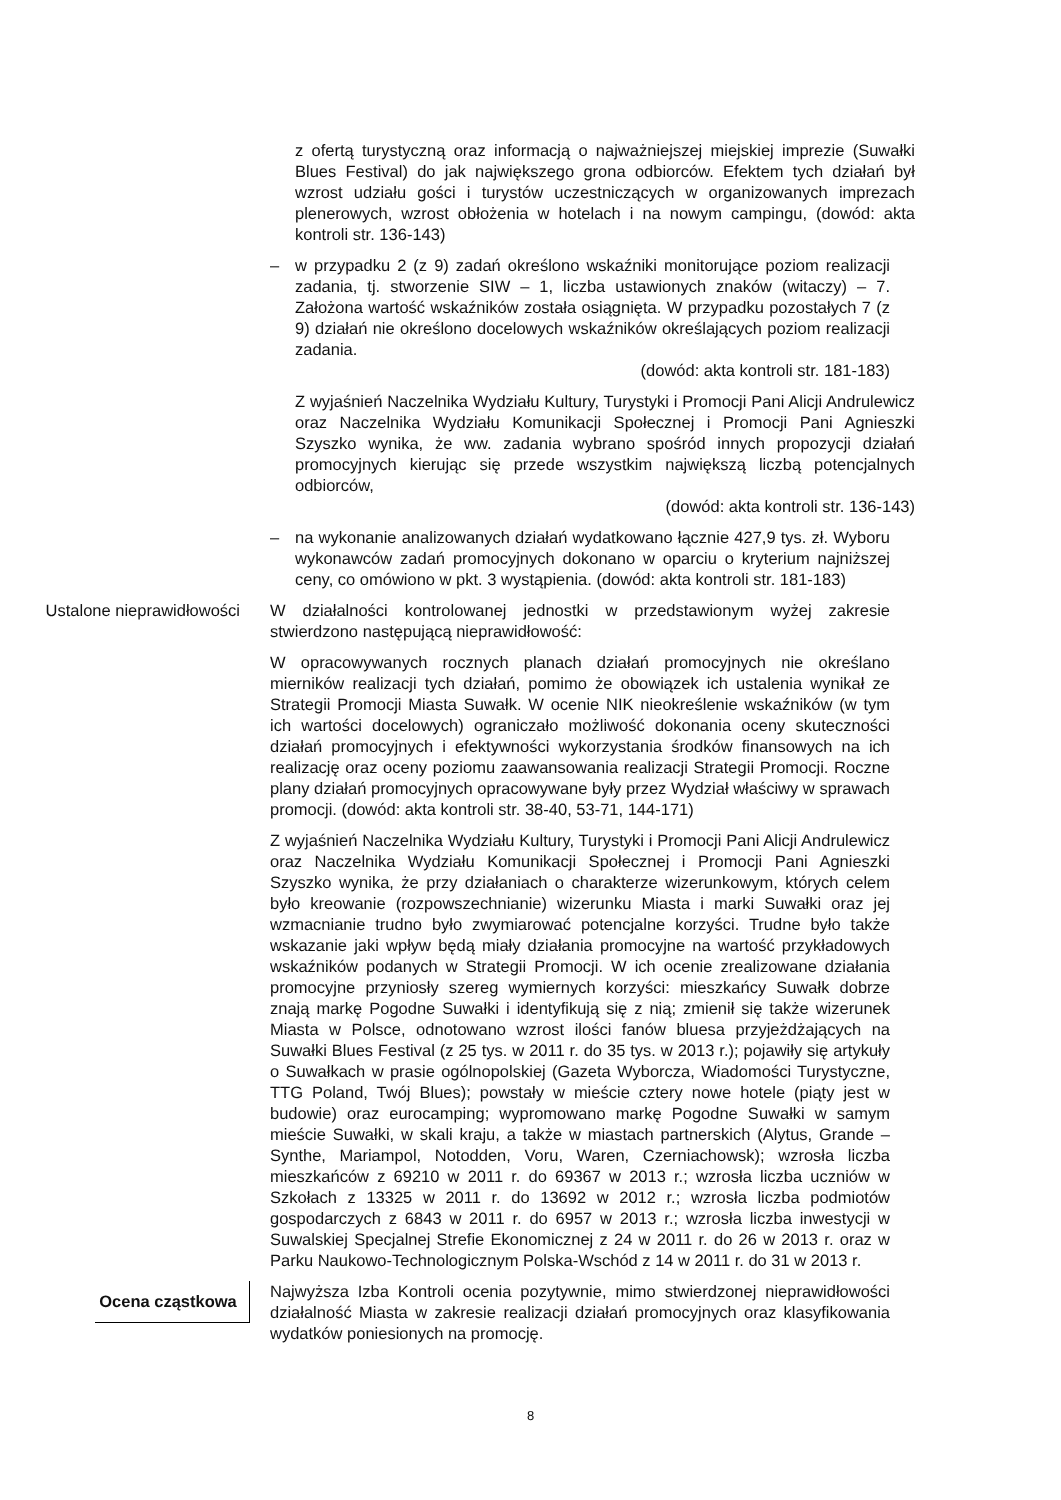z ofertą turystyczną oraz informacją o najważniejszej miejskiej imprezie (Suwałki Blues Festival) do jak największego grona odbiorców. Efektem tych działań był wzrost udziału gości i turystów uczestniczących w organizowanych imprezach plenerowych, wzrost obłożenia w hotelach i na nowym campingu, (dowód: akta kontroli str. 136-143)
– w przypadku 2 (z 9) zadań określono wskaźniki monitorujące poziom realizacji zadania, tj. stworzenie SIW – 1, liczba ustawionych znaków (witaczy) – 7. Założona wartość wskaźników została osiągnięta. W przypadku pozostałych 7 (z 9) działań nie określono docelowych wskaźników określających poziom realizacji zadania.
(dowód: akta kontroli str. 181-183)
Z wyjaśnień Naczelnika Wydziału Kultury, Turystyki i Promocji Pani Alicji Andrulewicz oraz Naczelnika Wydziału Komunikacji Społecznej i Promocji Pani Agnieszki Szyszko wynika, że ww. zadania wybrano spośród innych propozycji działań promocyjnych kierując się przede wszystkim największą liczbą potencjalnych odbiorców,
(dowód: akta kontroli str. 136-143)
– na wykonanie analizowanych działań wydatkowano łącznie 427,9 tys. zł. Wyboru wykonawców zadań promocyjnych dokonano w oparciu o kryterium najniższej ceny, co omówiono w pkt. 3 wystąpienia. (dowód: akta kontroli str. 181-183)
Ustalone nieprawidłowości W działalności kontrolowanej jednostki w przedstawionym wyżej zakresie stwierdzono następującą nieprawidłowość:
W opracowywanych rocznych planach działań promocyjnych nie określano mierników realizacji tych działań, pomimo że obowiązek ich ustalenia wynikał ze Strategii Promocji Miasta Suwałk. W ocenie NIK nieokreślenie wskaźników (w tym ich wartości docelowych) ograniczało możliwość dokonania oceny skuteczności działań promocyjnych i efektywności wykorzystania środków finansowych na ich realizację oraz oceny poziomu zaawansowania realizacji Strategii Promocji. Roczne plany działań promocyjnych opracowywane były przez Wydział właściwy w sprawach promocji. (dowód: akta kontroli str. 38-40, 53-71, 144-171)
Z wyjaśnień Naczelnika Wydziału Kultury, Turystyki i Promocji Pani Alicji Andrulewicz oraz Naczelnika Wydziału Komunikacji Społecznej i Promocji Pani Agnieszki Szyszko wynika, że przy działaniach o charakterze wizerunkowym, których celem było kreowanie (rozpowszechnianie) wizerunku Miasta i marki Suwałki oraz jej wzmacnianie trudno było zwymiarować potencjalne korzyści. Trudne było także wskazanie jaki wpływ będą miały działania promocyjne na wartość przykładowych wskaźników podanych w Strategii Promocji. W ich ocenie zrealizowane działania promocyjne przyniosły szereg wymiernych korzyści: mieszkańcy Suwałk dobrze znają markę Pogodne Suwałki i identyfikują się z nią; zmienił się także wizerunek Miasta w Polsce, odnotowano wzrost ilości fanów bluesa przyjeżdżających na Suwałki Blues Festival (z 25 tys. w 2011 r. do 35 tys. w 2013 r.); pojawiły się artykuły o Suwałkach w prasie ogólnopolskiej (Gazeta Wyborcza, Wiadomości Turystyczne, TTG Poland, Twój Blues); powstały w mieście cztery nowe hotele (piąty jest w budowie) oraz eurocamping; wypromowano markę Pogodne Suwałki w samym mieście Suwałki, w skali kraju, a także w miastach partnerskich (Alytus, Grande – Synthe, Mariampol, Notodden, Voru, Waren, Czerniachowsk); wzrosła liczba mieszkańców z 69210 w 2011 r. do 69367 w 2013 r.; wzrosła liczba uczniów w Szkołach z 13325 w 2011 r. do 13692 w 2012 r.; wzrosła liczba podmiotów gospodarczych z 6843 w 2011 r. do 6957 w 2013 r.; wzrosła liczba inwestycji w Suwalskiej Specjalnej Strefie Ekonomicznej z 24 w 2011 r. do 26 w 2013 r. oraz w Parku Naukowo-Technologicznym Polska-Wschód z 14 w 2011 r. do 31 w 2013 r.
Ocena cząstkowa
Najwyższa Izba Kontroli ocenia pozytywnie, mimo stwierdzonej nieprawidłowości działalność Miasta w zakresie realizacji działań promocyjnych oraz klasyfikowania wydatków poniesionych na promocję.
8